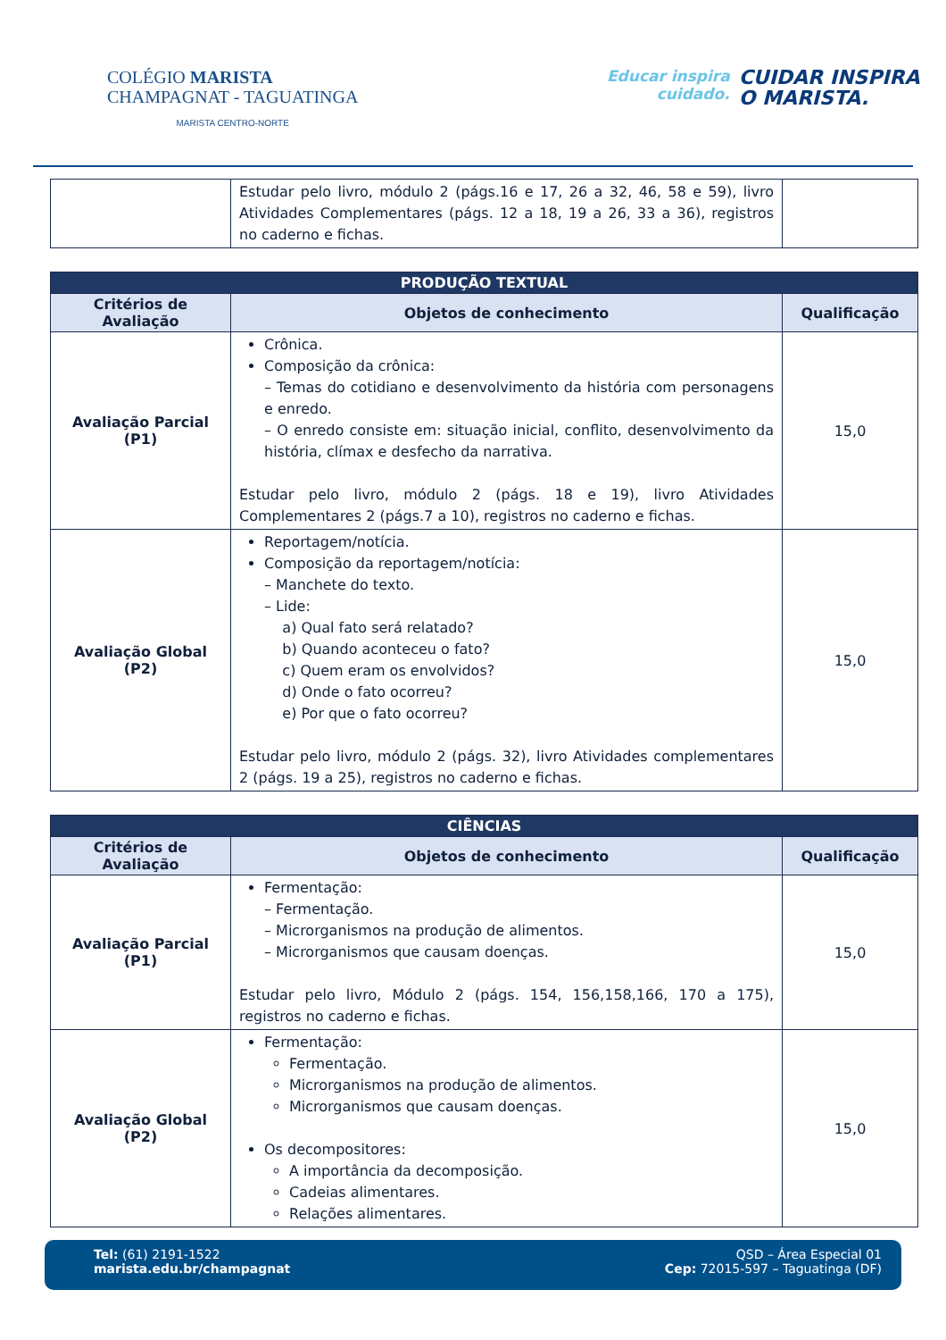COLÉGIO MARISTA
CHAMPAGNAT - TAGUATINGA
MARISTA CENTRO-NORTE
Educar inspira
cuidado.
CUIDAR INSPIRA
O MARISTA.
| | Estudar pelo livro, módulo 2 (págs.16 e 17, 26 a 32, 46, 58 e 59), livro Atividades Complementares (págs. 12 a 18, 19 a 26, 33 a 36), registros no caderno e fichas. | |
| PRODUÇÃO TEXTUAL | | |
| --- | --- | --- |
| Critérios de Avaliação | Objetos de conhecimento | Qualificação |
| Avaliação Parcial (P1) | Crônica. Composição da crônica: – Temas do cotidiano e desenvolvimento da história com personagens e enredo. – O enredo consiste em: situação inicial, conflito, desenvolvimento da história, clímax e desfecho da narrativa. Estudar pelo livro, módulo 2 (págs. 18 e 19), livro Atividades Complementares 2 (págs.7 a 10), registros no caderno e fichas. | 15,0 |
| Avaliação Global (P2) | Reportagem/notícia. Composição da reportagem/notícia: – Manchete do texto. – Lide: a) Qual fato será relatado? b) Quando aconteceu o fato? c) Quem eram os envolvidos? d) Onde o fato ocorreu? e) Por que o fato ocorreu? Estudar pelo livro, módulo 2 (págs. 32), livro Atividades complementares 2 (págs. 19 a 25), registros no caderno e fichas. | 15,0 |
| CIÊNCIAS | | |
| --- | --- | --- |
| Critérios de Avaliação | Objetos de conhecimento | Qualificação |
| Avaliação Parcial (P1) | Fermentação: – Fermentação. – Microrganismos na produção de alimentos. – Microrganismos que causam doenças. Estudar pelo livro, Módulo 2 (págs. 154, 156,158,166, 170 a 175), registros no caderno e fichas. | 15,0 |
| Avaliação Global (P2) | Fermentação: Fermentação. Microrganismos na produção de alimentos. Microrganismos que causam doenças. Os decompositores: A importância da decomposição. Cadeias alimentares. Relações alimentares. | 15,0 |
Tel: (61) 2191-1522
marista.edu.br/champagnat
QSD – Área Especial 01
Cep: 72015-597 – Taguatinga (DF)